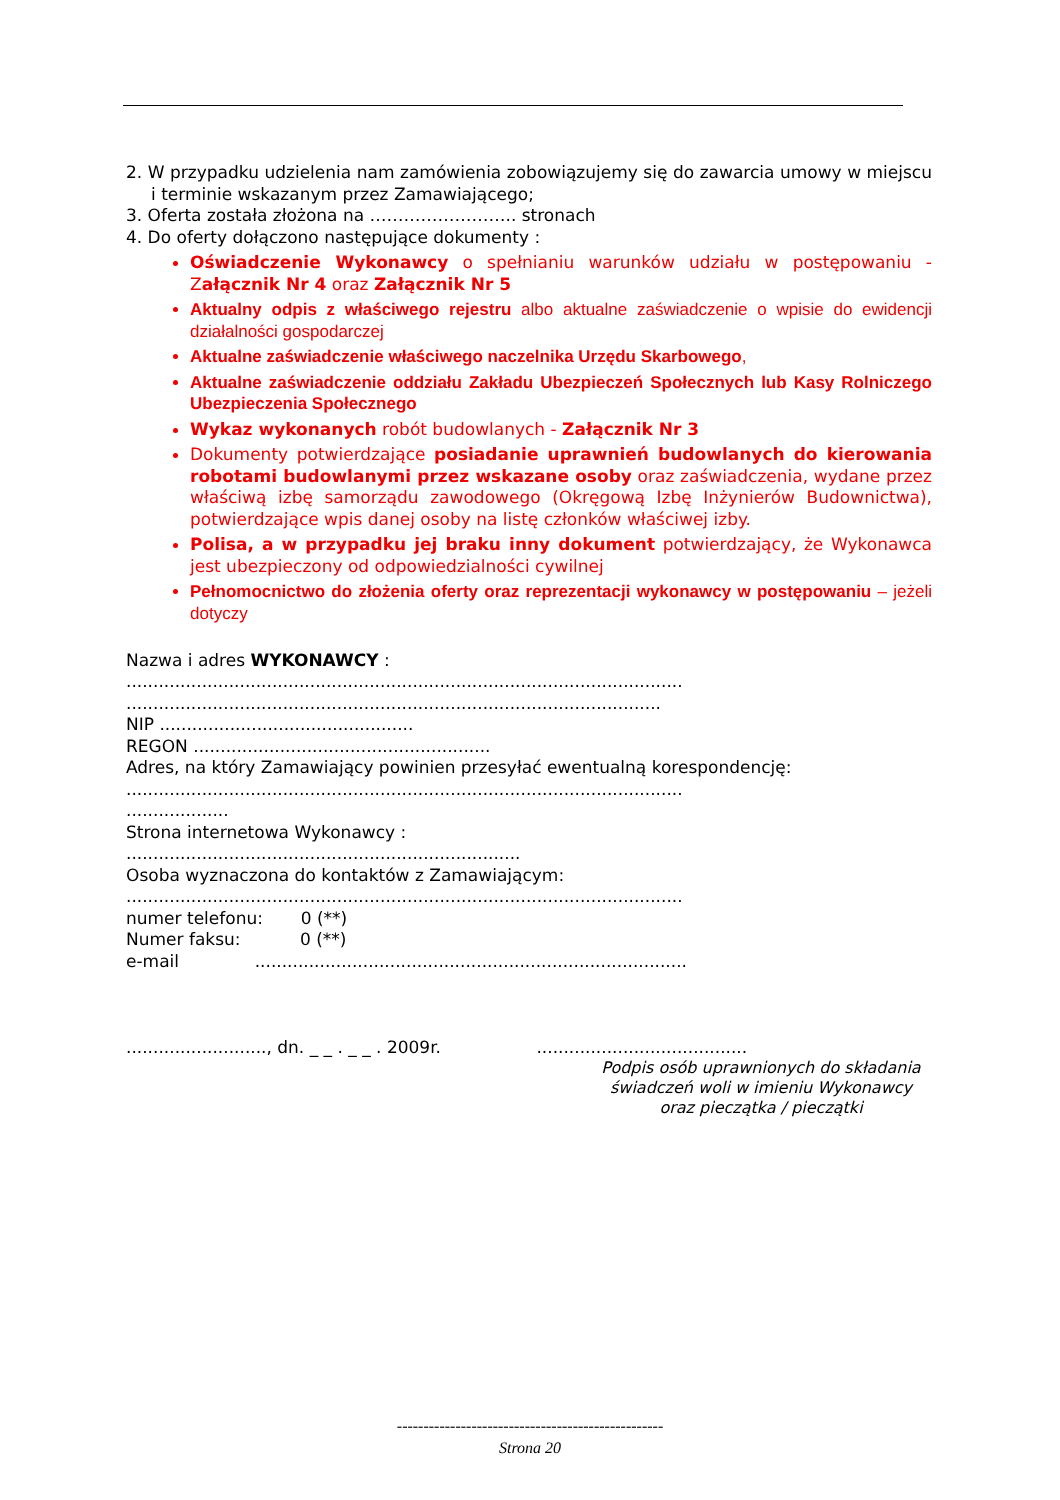2. W przypadku udzielenia nam zamówienia zobowiązujemy się do zawarcia umowy w miejscu i terminie wskazanym przez Zamawiającego;
3. Oferta została złożona na …………………….. stronach
4. Do oferty dołączono następujące dokumenty :
Oświadczenie Wykonawcy o spełnianiu warunków udziału w postępowaniu - Załącznik Nr 4 oraz Załącznik Nr 5
Aktualny odpis z właściwego rejestru albo aktualne zaświadczenie o wpisie do ewidencji działalności gospodarczej
Aktualne zaświadczenie właściwego naczelnika Urzędu Skarbowego,
Aktualne zaświadczenie oddziału Zakładu Ubezpieczeń Społecznych lub Kasy Rolniczego Ubezpieczenia Społecznego
Wykaz wykonanych robót budowlanych - Załącznik Nr 3
Dokumenty potwierdzające posiadanie uprawnień budowlanych do kierowania robotami budowlanymi przez wskazane osoby oraz zaświadczenia, wydane przez właściwą izbę samorządu zawodowego (Okręgową Izbę Inżynierów Budownictwa), potwierdzające wpis danej osoby na listę członków właściwej izby.
Polisa, a w przypadku jej braku inny dokument potwierdzający, że Wykonawca jest ubezpieczony od odpowiedzialności cywilnej
Pełnomocnictwo do złożenia oferty oraz reprezentacji wykonawcy w postępowaniu – jeżeli dotyczy
Nazwa i adres WYKONAWCY :
.......................................................................................................
...................................................................................................
NIP ...............................................
REGON .......................................................
Adres, na który Zamawiający powinien przesyłać ewentualną korespondencję:
.......................................................................................................
...................
Strona internetowa Wykonawcy :
.........................................................................
Osoba wyznaczona do kontaktów z Zamawiającym:
.......................................................................................................
numer telefonu: 0 (**)
Numer faksu: 0 (**)
e-mail ................................................................................
.........................., dn. _ _ . _ _ . 2009r. .......................................
Podpis osób uprawnionych do składania świadczeń woli w imieniu Wykonawcy oraz pieczątka / pieczątki
--------------------------------------------------
Strona 20